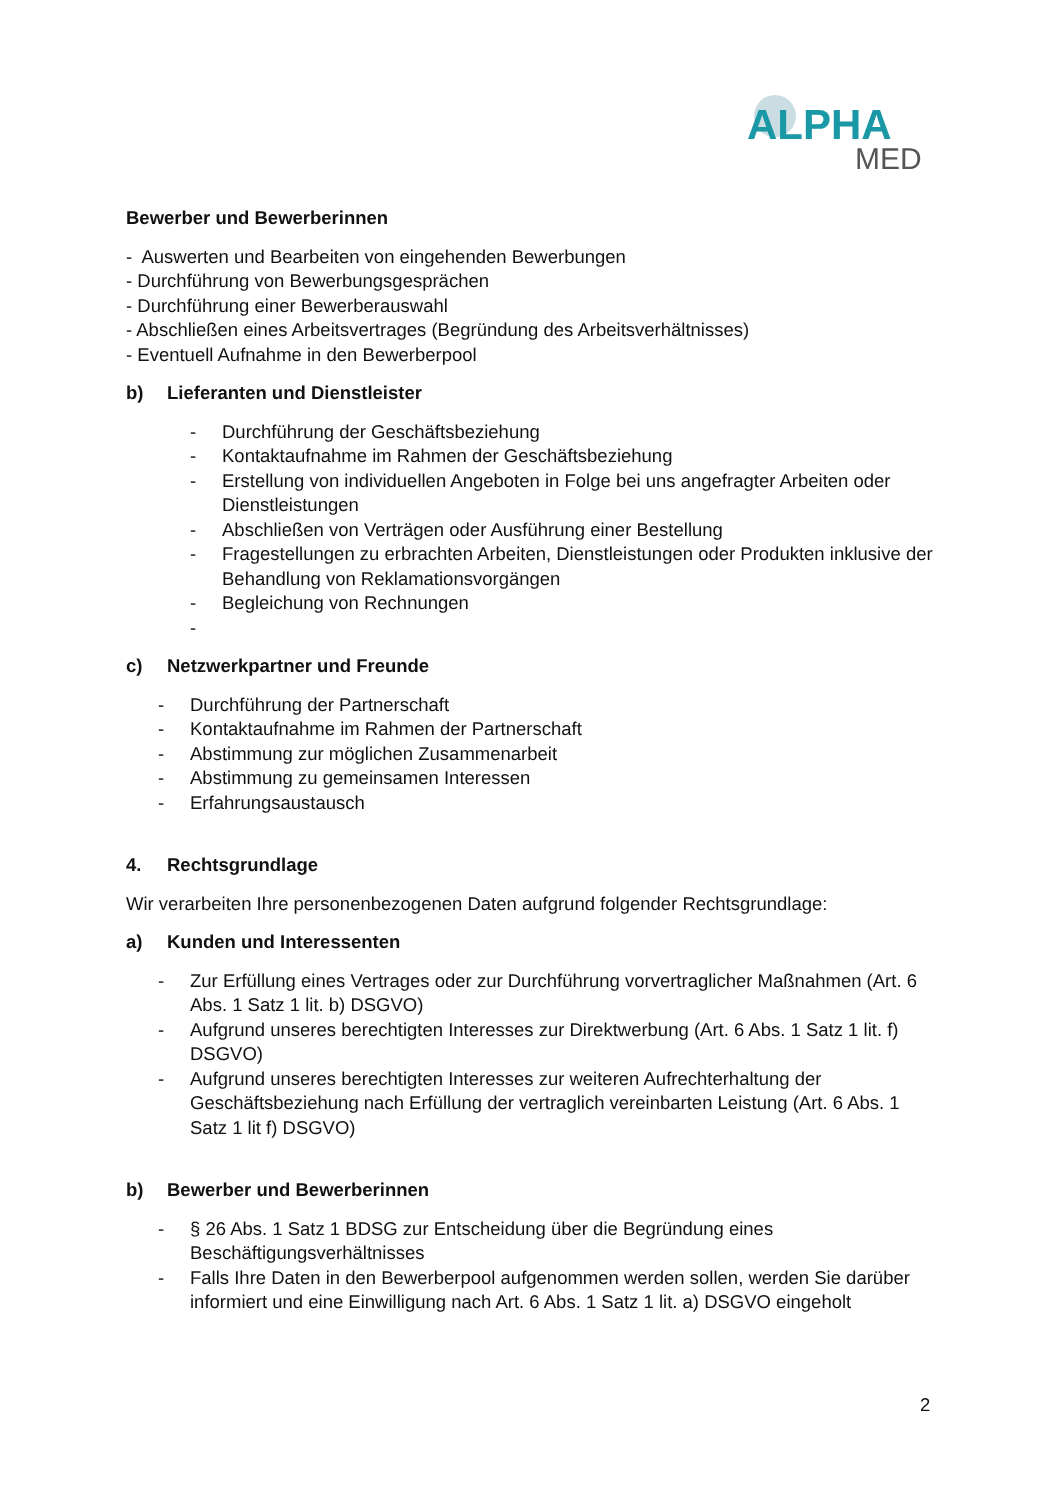ALPHA
MED
Bewerber und Bewerberinnen
- Auswerten und Bearbeiten von eingehenden Bewerbungen
- Durchführung von Bewerbungsgesprächen
- Durchführung einer Bewerberauswahl
- Abschließen eines Arbeitsvertrages (Begründung des Arbeitsverhältnisses)
- Eventuell Aufnahme in den Bewerberpool
b) Lieferanten und Dienstleister
- Durchführung der Geschäftsbeziehung
- Kontaktaufnahme im Rahmen der Geschäftsbeziehung
- Erstellung von individuellen Angeboten in Folge bei uns angefragter Arbeiten oder Dienstleistungen
- Abschließen von Verträgen oder Ausführung einer Bestellung
- Fragestellungen zu erbrachten Arbeiten, Dienstleistungen oder Produkten inklusive der Behandlung von Reklamationsvorgängen
- Begleichung von Rechnungen
-
c) Netzwerkpartner und Freunde
- Durchführung der Partnerschaft
- Kontaktaufnahme im Rahmen der Partnerschaft
- Abstimmung zur möglichen Zusammenarbeit
- Abstimmung zu gemeinsamen Interessen
- Erfahrungsaustausch
4. Rechtsgrundlage
Wir verarbeiten Ihre personenbezogenen Daten aufgrund folgender Rechtsgrundlage:
a) Kunden und Interessenten
- Zur Erfüllung eines Vertrages oder zur Durchführung vorvertraglicher Maßnahmen (Art. 6 Abs. 1 Satz 1 lit. b) DSGVO)
- Aufgrund unseres berechtigten Interesses zur Direktwerbung (Art. 6 Abs. 1 Satz 1 lit. f) DSGVO)
- Aufgrund unseres berechtigten Interesses zur weiteren Aufrechterhaltung der Geschäftsbeziehung nach Erfüllung der vertraglich vereinbarten Leistung (Art. 6 Abs. 1 Satz 1 lit f) DSGVO)
b) Bewerber und Bewerberinnen
- § 26 Abs. 1 Satz 1 BDSG zur Entscheidung über die Begründung eines Beschäftigungsverhältnisses
- Falls Ihre Daten in den Bewerberpool aufgenommen werden sollen, werden Sie darüber informiert und eine Einwilligung nach Art. 6 Abs. 1 Satz 1 lit. a) DSGVO eingeholt
2